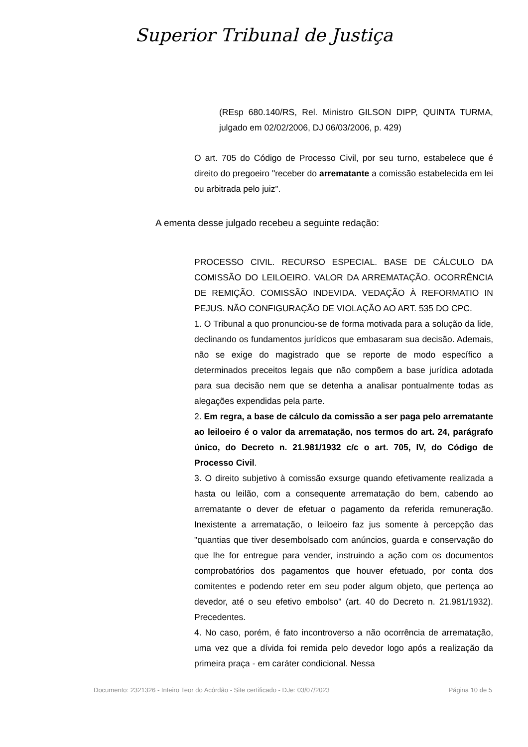Superior Tribunal de Justiça
(REsp 680.140/RS, Rel. Ministro GILSON DIPP, QUINTA TURMA, julgado em 02/02/2006, DJ 06/03/2006, p. 429)
O art. 705 do Código de Processo Civil, por seu turno, estabelece que é direito do pregoeiro "receber do arrematante a comissão estabelecida em lei ou arbitrada pelo juiz".
A ementa desse julgado recebeu a seguinte redação:
PROCESSO CIVIL. RECURSO ESPECIAL. BASE DE CÁLCULO DA COMISSÃO DO LEILOEIRO. VALOR DA ARREMATAÇÃO. OCORRÊNCIA DE REMIÇÃO. COMISSÃO INDEVIDA. VEDAÇÃO À REFORMATIO IN PEJUS. NÃO CONFIGURAÇÃO DE VIOLAÇÃO AO ART. 535 DO CPC.
1. O Tribunal a quo pronunciou-se de forma motivada para a solução da lide, declinando os fundamentos jurídicos que embasaram sua decisão. Ademais, não se exige do magistrado que se reporte de modo específico a determinados preceitos legais que não compõem a base jurídica adotada para sua decisão nem que se detenha a analisar pontualmente todas as alegações expendidas pela parte.
2. Em regra, a base de cálculo da comissão a ser paga pelo arrematante ao leiloeiro é o valor da arrematação, nos termos do art. 24, parágrafo único, do Decreto n. 21.981/1932 c/c o art. 705, IV, do Código de Processo Civil.
3. O direito subjetivo à comissão exsurge quando efetivamente realizada a hasta ou leilão, com a consequente arrematação do bem, cabendo ao arrematante o dever de efetuar o pagamento da referida remuneração. Inexistente a arrematação, o leiloeiro faz jus somente à percepção das "quantias que tiver desembolsado com anúncios, guarda e conservação do que lhe for entregue para vender, instruindo a ação com os documentos comprobatórios dos pagamentos que houver efetuado, por conta dos comitentes e podendo reter em seu poder algum objeto, que pertença ao devedor, até o seu efetivo embolso" (art. 40 do Decreto n. 21.981/1932). Precedentes.
4. No caso, porém, é fato incontroverso a não ocorrência de arrematação, uma vez que a dívida foi remida pelo devedor logo após a realização da primeira praça - em caráter condicional. Nessa
Documento: 2321326 - Inteiro Teor do Acórdão - Site certificado - DJe: 03/07/2023 Página 10 de 5